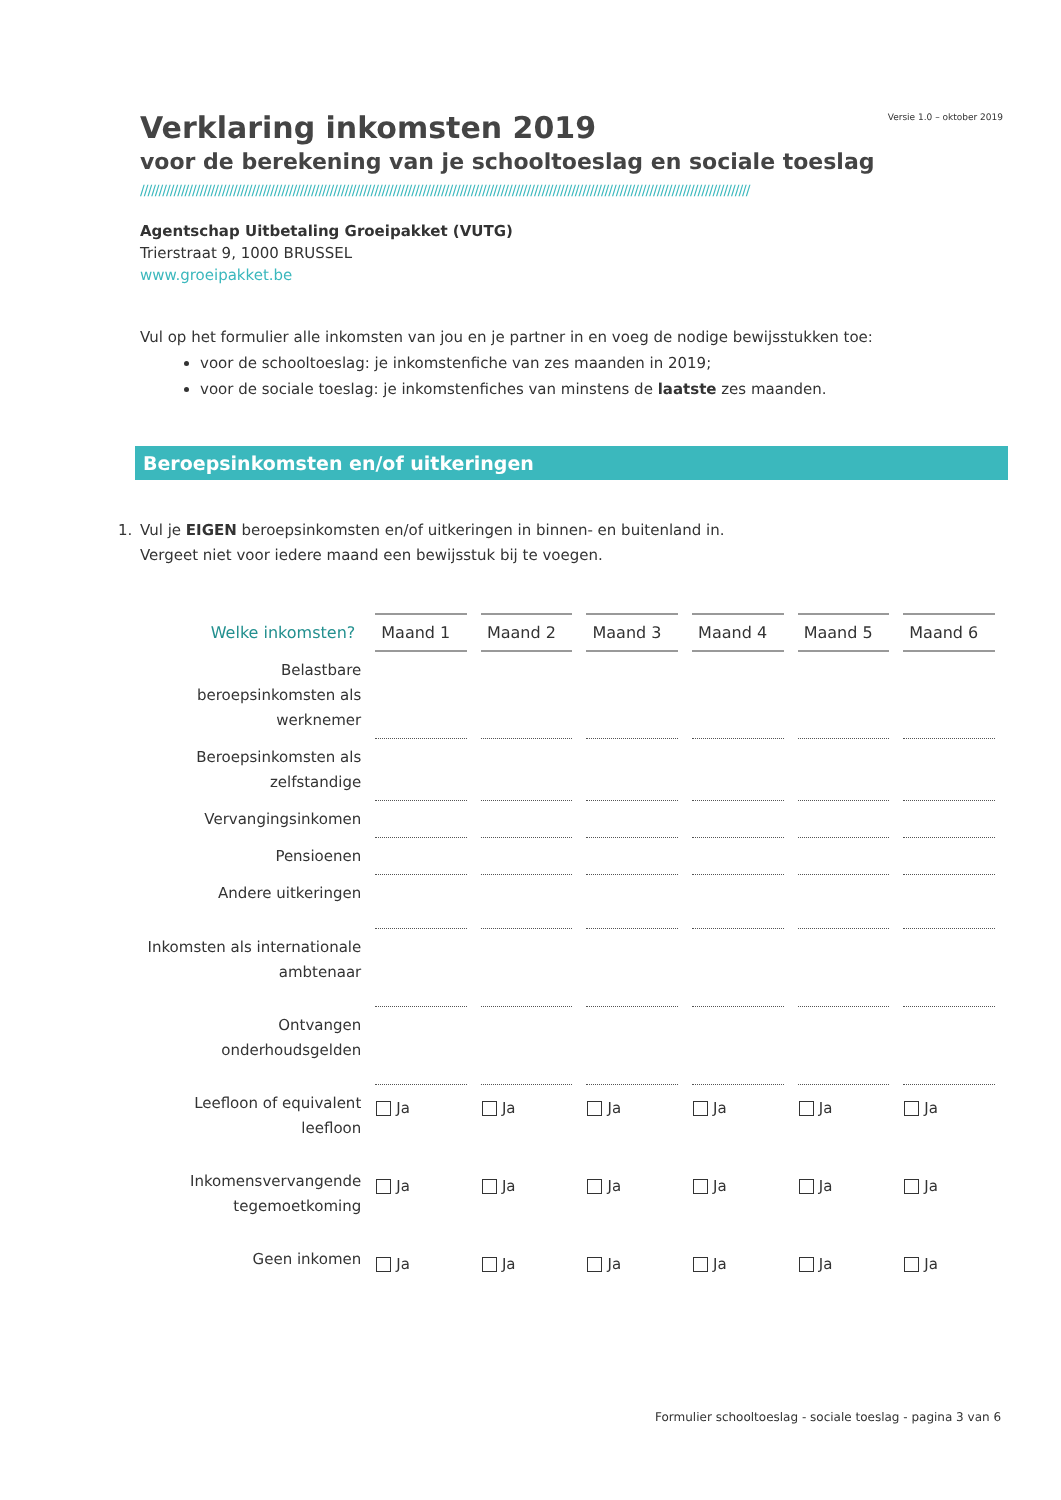Versie 1.0 – oktober 2019
Verklaring inkomsten 2019
voor de berekening van je schooltoeslag en sociale toeslag
////////////////////////////////////////////////////////////////////////////////////////////////////////////////////////////////////////////////////////////////////
Agentschap Uitbetaling Groeipakket (VUTG)
Trierstraat 9, 1000 BRUSSEL
www.groeipakket.be
Vul op het formulier alle inkomsten van jou en je partner in en voeg de nodige bewijsstukken toe:
voor de schooltoeslag: je inkomstenfiche van zes maanden in 2019;
voor de sociale toeslag: je inkomstenfiches van minstens de laatste zes maanden.
Beroepsinkomsten en/of uitkeringen
1. Vul je EIGEN beroepsinkomsten en/of uitkeringen in binnen- en buitenland in.
Vergeet niet voor iedere maand een bewijsstuk bij te voegen.
| Welke inkomsten? | Maand 1 | Maand 2 | Maand 3 | Maand 4 | Maand 5 | Maand 6 |
| --- | --- | --- | --- | --- | --- | --- |
| Belastbare beroepsinkomsten als werknemer | | | | | | |
| Beroepsinkomsten als zelfstandige | | | | | | |
| Vervangingsinkomen | | | | | | |
| Pensioenen | | | | | | |
| Andere uitkeringen | | | | | | |
| Inkomsten als internationale ambtenaar | | | | | | |
| Ontvangen onderhoudsgelden | | | | | | |
| Leefloon of equivalent leefloon | Ja | Ja | Ja | Ja | Ja | Ja |
| Inkomensvervangende tegemoetkoming | Ja | Ja | Ja | Ja | Ja | Ja |
| Geen inkomen | Ja | Ja | Ja | Ja | Ja | Ja |
Formulier schooltoeslag - sociale toeslag - pagina 3 van 6